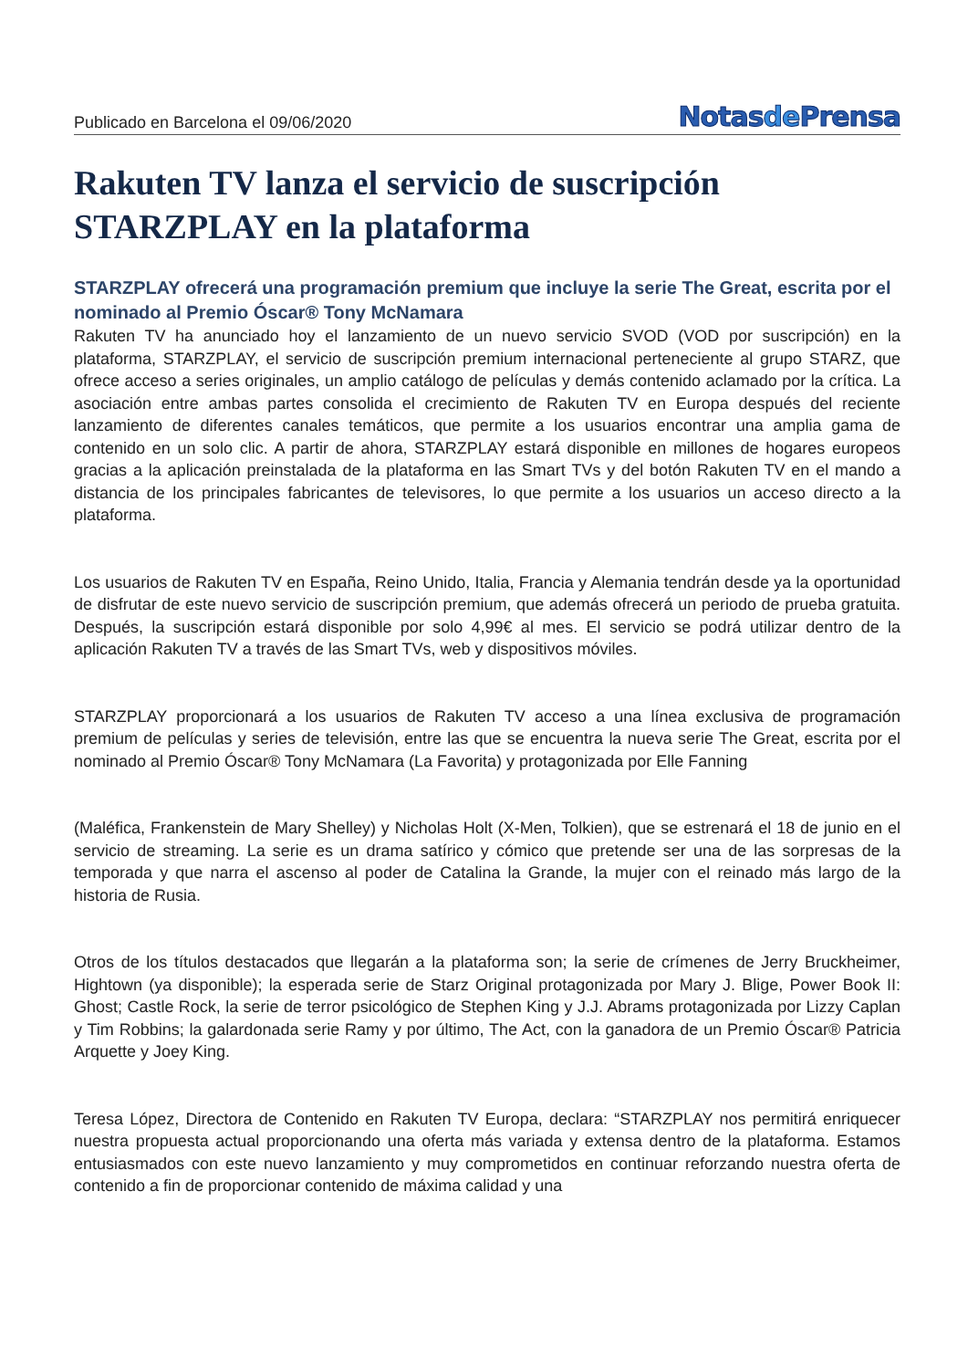Publicado en Barcelona el 09/06/2020
Notasde Prensa
Rakuten TV lanza el servicio de suscripción STARZPLAY en la plataforma
STARZPLAY ofrecerá una programación premium que incluye la serie The Great, escrita por el nominado al Premio Óscar® Tony McNamara
Rakuten TV ha anunciado hoy el lanzamiento de un nuevo servicio SVOD (VOD por suscripción) en la plataforma, STARZPLAY, el servicio de suscripción premium internacional perteneciente al grupo STARZ, que ofrece acceso a series originales, un amplio catálogo de películas y demás contenido aclamado por la crítica. La asociación entre ambas partes consolida el crecimiento de Rakuten TV en Europa después del reciente lanzamiento de diferentes canales temáticos, que permite a los usuarios encontrar una amplia gama de contenido en un solo clic. A partir de ahora, STARZPLAY estará disponible en millones de hogares europeos gracias a la aplicación preinstalada de la plataforma en las Smart TVs y del botón Rakuten TV en el mando a distancia de los principales fabricantes de televisores, lo que permite a los usuarios un acceso directo a la plataforma.
Los usuarios de Rakuten TV en España, Reino Unido, Italia, Francia y Alemania tendrán desde ya la oportunidad de disfrutar de este nuevo servicio de suscripción premium, que además ofrecerá un periodo de prueba gratuita. Después, la suscripción estará disponible por solo 4,99€ al mes. El servicio se podrá utilizar dentro de la aplicación Rakuten TV a través de las Smart TVs, web y dispositivos móviles.
STARZPLAY proporcionará a los usuarios de Rakuten TV acceso a una línea exclusiva de programación premium de películas y series de televisión, entre las que se encuentra la nueva serie The Great, escrita por el nominado al Premio Óscar® Tony McNamara (La Favorita) y protagonizada por Elle Fanning
(Maléfica, Frankenstein de Mary Shelley) y Nicholas Holt (X-Men, Tolkien), que se estrenará el 18 de junio en el servicio de streaming. La serie es un drama satírico y cómico que pretende ser una de las sorpresas de la temporada y que narra el ascenso al poder de Catalina la Grande, la mujer con el reinado más largo de la historia de Rusia.
Otros de los títulos destacados que llegarán a la plataforma son; la serie de crímenes de Jerry Bruckheimer, Hightown (ya disponible); la esperada serie de Starz Original protagonizada por Mary J. Blige, Power Book II: Ghost; Castle Rock, la serie de terror psicológico de Stephen King y J.J. Abrams protagonizada por Lizzy Caplan y Tim Robbins; la galardonada serie Ramy y por último, The Act, con la ganadora de un Premio Óscar® Patricia Arquette y Joey King.
Teresa López, Directora de Contenido en Rakuten TV Europa, declara: “STARZPLAY nos permitirá enriquecer nuestra propuesta actual proporcionando una oferta más variada y extensa dentro de la plataforma. Estamos entusiasmados con este nuevo lanzamiento y muy comprometidos en continuar reforzando nuestra oferta de contenido a fin de proporcionar contenido de máxima calidad y una